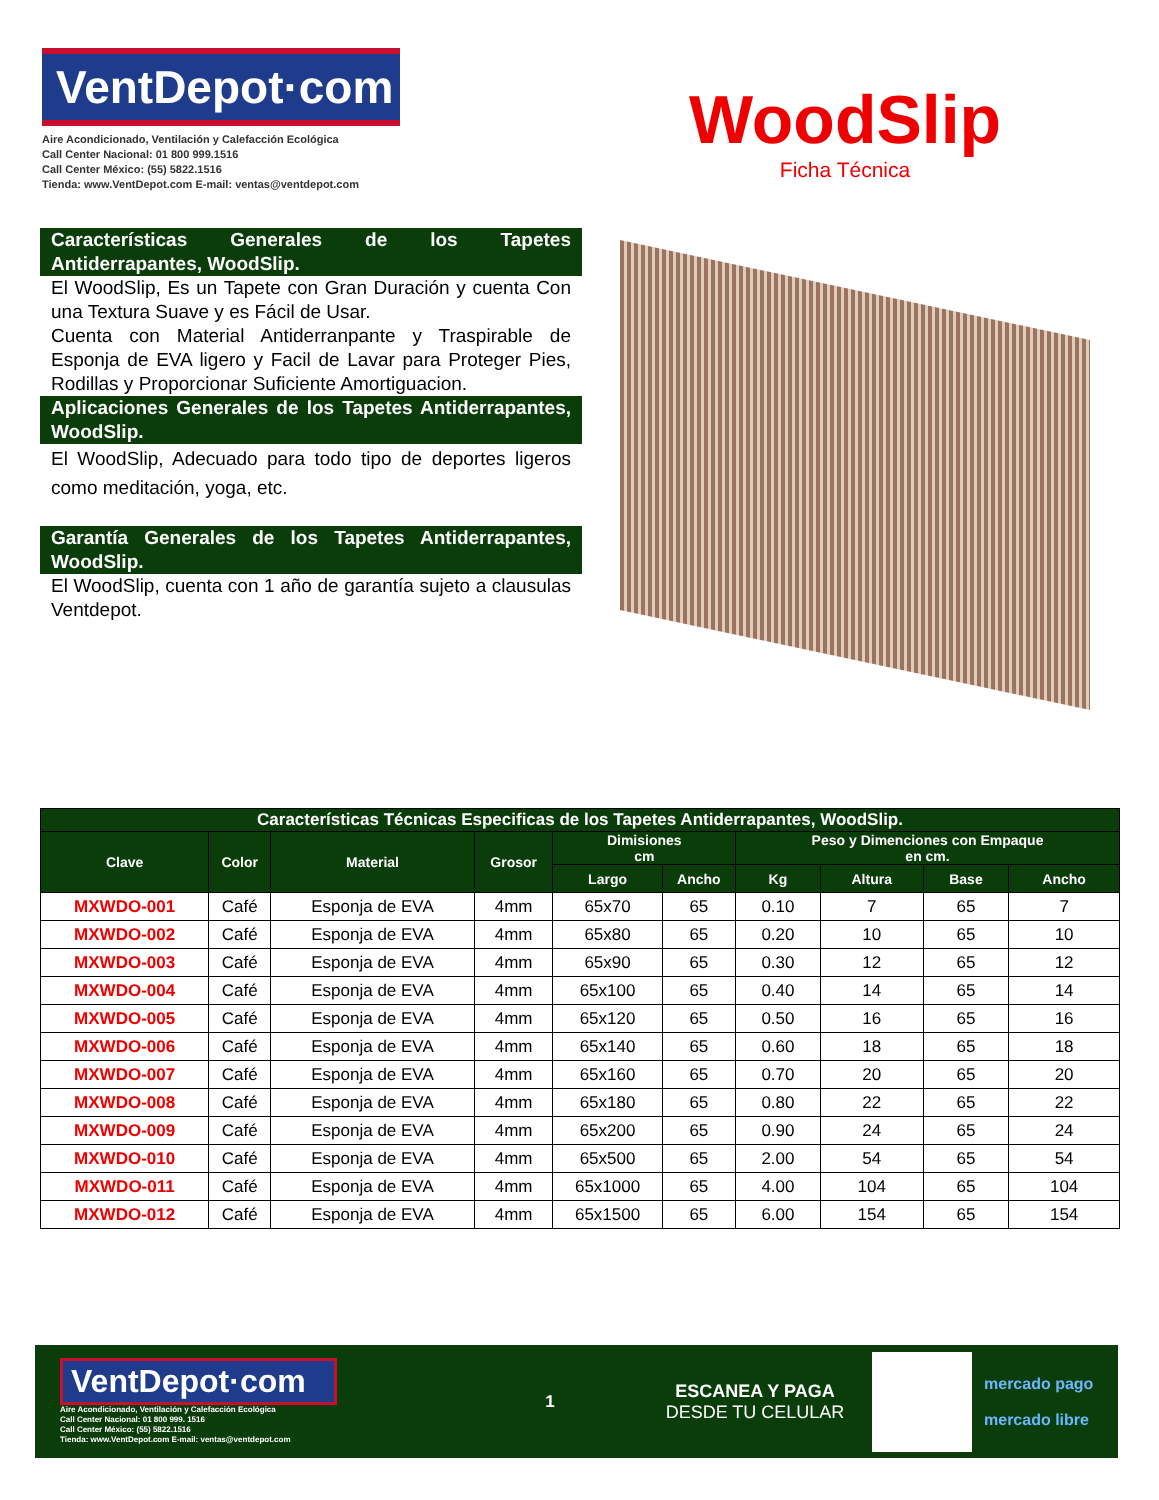VentDepot·com
Aire Acondicionado, Ventilación y Calefacción Ecológica
Call Center Nacional: 01 800 999.1516
Call Center México: (55) 5822.1516
Tienda: www.VentDepot.com E-mail: ventas@ventdepot.com
WoodSlip
Ficha Técnica
Características Generales de los Tapetes Antiderrapantes, WoodSlip.
El WoodSlip, Es un Tapete con Gran Duración y cuenta Con una Textura Suave y es Fácil de Usar.
Cuenta con Material Antiderranpante y Traspirable de Esponja de EVA ligero y Facil de Lavar para Proteger Pies, Rodillas y Proporcionar Suficiente Amortiguacion.
Aplicaciones Generales de los Tapetes Antiderrapantes, WoodSlip.
El WoodSlip, Adecuado para todo tipo de deportes ligeros como meditación, yoga, etc.
Garantía Generales de los Tapetes Antiderrapantes, WoodSlip.
El WoodSlip, cuenta con 1 año de garantía sujeto a clausulas Ventdepot.
| Características Técnicas Especificas de los Tapetes Antiderrapantes, WoodSlip. | | | | | | | | | |
| --- | --- | --- | --- | --- | --- | --- | --- | --- | --- |
| Clave | Color | Material | Grosor | Dimisiones cm | | Peso y Dimenciones con Empaque en cm. | | | |
| | | | | Largo | Ancho | Kg | Altura | Base | Ancho |
| MXWDO-001 | Café | Esponja de EVA | 4mm | 65x70 | 65 | 0.10 | 7 | 65 | 7 |
| MXWDO-002 | Café | Esponja de EVA | 4mm | 65x80 | 65 | 0.20 | 10 | 65 | 10 |
| MXWDO-003 | Café | Esponja de EVA | 4mm | 65x90 | 65 | 0.30 | 12 | 65 | 12 |
| MXWDO-004 | Café | Esponja de EVA | 4mm | 65x100 | 65 | 0.40 | 14 | 65 | 14 |
| MXWDO-005 | Café | Esponja de EVA | 4mm | 65x120 | 65 | 0.50 | 16 | 65 | 16 |
| MXWDO-006 | Café | Esponja de EVA | 4mm | 65x140 | 65 | 0.60 | 18 | 65 | 18 |
| MXWDO-007 | Café | Esponja de EVA | 4mm | 65x160 | 65 | 0.70 | 20 | 65 | 20 |
| MXWDO-008 | Café | Esponja de EVA | 4mm | 65x180 | 65 | 0.80 | 22 | 65 | 22 |
| MXWDO-009 | Café | Esponja de EVA | 4mm | 65x200 | 65 | 0.90 | 24 | 65 | 24 |
| MXWDO-010 | Café | Esponja de EVA | 4mm | 65x500 | 65 | 2.00 | 54 | 65 | 54 |
| MXWDO-011 | Café | Esponja de EVA | 4mm | 65x1000 | 65 | 4.00 | 104 | 65 | 104 |
| MXWDO-012 | Café | Esponja de EVA | 4mm | 65x1500 | 65 | 6.00 | 154 | 65 | 154 |
VentDepot·com
Aire Acondicionado, Ventilación y Calefacción Ecológica
Call Center Nacional: 01 800 999. 1516
Call Center México: (55) 5822.1516
Tienda: www.VentDepot.com E-mail: ventas@ventdepot.com
1
ESCANEA Y PAGA
DESDE TU CELULAR
mercado pago
mercado libre